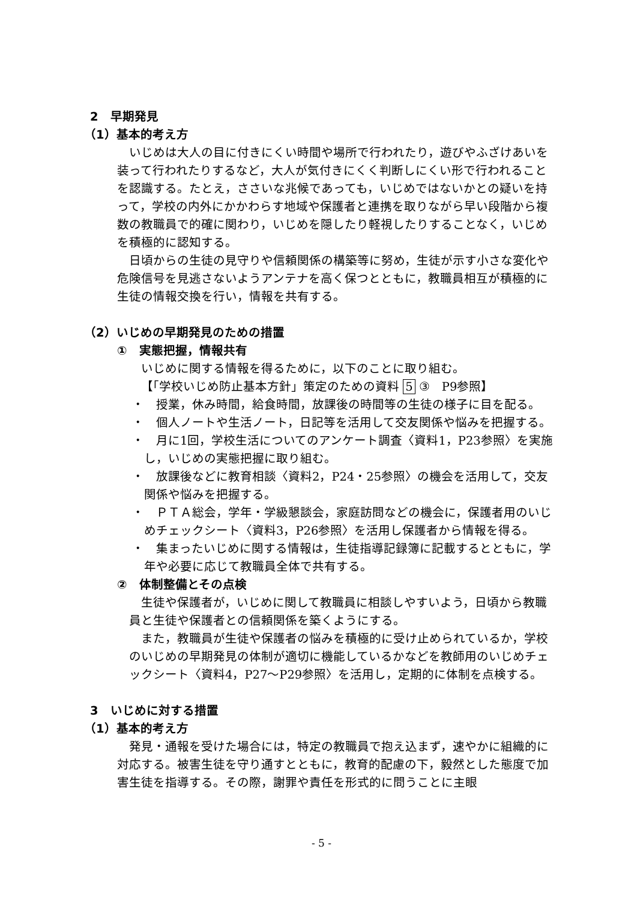2　早期発見
（1）基本的考え方
いじめは大人の目に付きにくい時間や場所で行われたり，遊びやふざけあいを装って行われたりするなど，大人が気付きにくく判断しにくい形で行われることを認識する。たとえ，ささいな兆候であっても，いじめではないかとの疑いを持って，学校の内外にかかわらす地域や保護者と連携を取りながら早い段階から複数の教職員で的確に関わり，いじめを隠したり軽視したりすることなく，いじめを積極的に認知する。
日頃からの生徒の見守りや信頼関係の構築等に努め，生徒が示す小さな変化や危険信号を見逃さないようアンテナを高く保つとともに，教職員相互が積極的に生徒の情報交換を行い，情報を共有する。
（2）いじめの早期発見のための措置
①　実態把握，情報共有
いじめに関する情報を得るために，以下のことに取り組む。
【「学校いじめ防止基本方針」策定のための資料 5 ③　P9参照】
・　授業，休み時間，給食時間，放課後の時間等の生徒の様子に目を配る。
・　個人ノートや生活ノート，日記等を活用して交友関係や悩みを把握する。
・　月に1回，学校生活についてのアンケート調査〈資料1，P23参照〉を実施し，いじめの実態把握に取り組む。
・　放課後などに教育相談〈資料2，P24・25参照〉の機会を活用して，交友関係や悩みを把握する。
・　ＰＴＡ総会，学年・学級懇談会，家庭訪問などの機会に，保護者用のいじめチェックシート〈資料3，P26参照〉を活用し保護者から情報を得る。
・　集まったいじめに関する情報は，生徒指導記録簿に記載するとともに，学年や必要に応じて教職員全体で共有する。
②　体制整備とその点検
生徒や保護者が，いじめに関して教職員に相談しやすいよう，日頃から教職員と生徒や保護者との信頼関係を築くようにする。
また，教職員が生徒や保護者の悩みを積極的に受け止められているか，学校のいじめの早期発見の体制が適切に機能しているかなどを教師用のいじめチェックシート〈資料4，P27〜P29参照〉を活用し，定期的に体制を点検する。
3　いじめに対する措置
（1）基本的考え方
発見・通報を受けた場合には，特定の教職員で抱え込まず，速やかに組織的に対応する。被害生徒を守り通すとともに，教育的配慮の下，毅然とした態度で加害生徒を指導する。その際，謝罪や責任を形式的に問うことに主眼
- 5 -